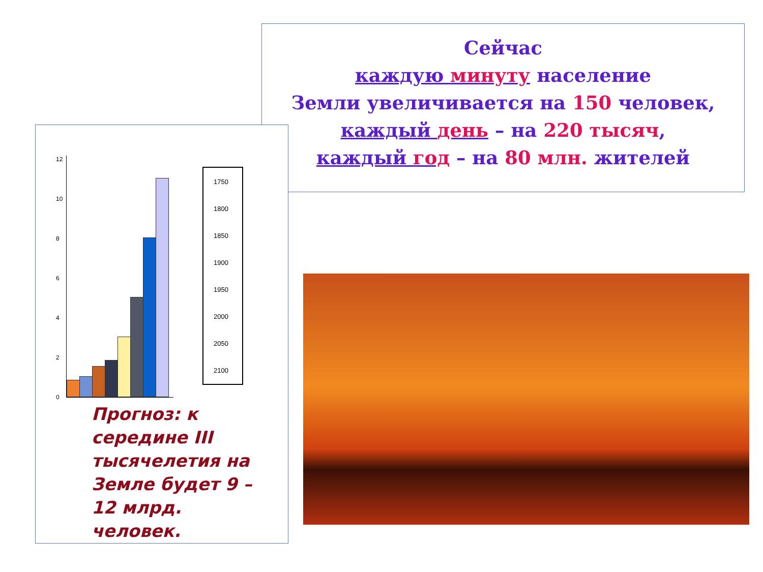Сейчас
каждую минуту население
Земли увеличивается на 150 человек,
каждый день – на 220 тысяч,
каждый год – на 80 млн. жителей
12
10
8
6
4
2
0
1750
1800
1850
1900
1950
2000
2050
2100
Прогноз: к середине III тысячелетия на Земле будет 9 – 12 млрд. человек.